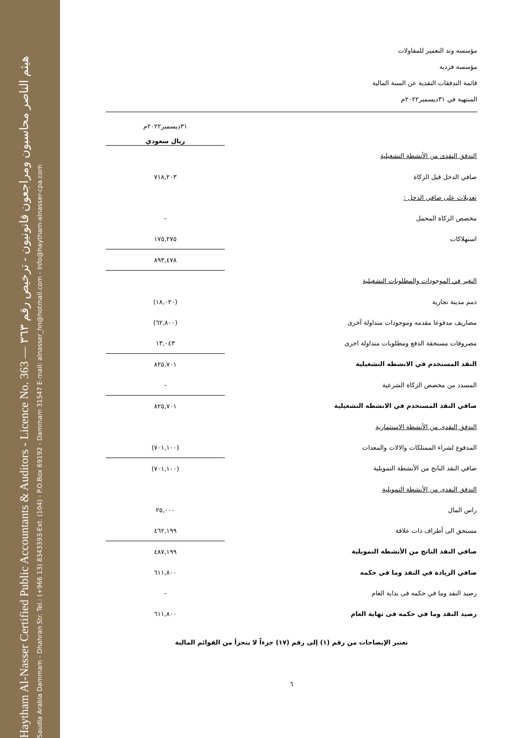Haytham Al-Nasser Certified Public Accountants & Auditors - Licence No. 363 — هيثم الناصر محاسبون ومراجعون قانونيون - ترخيص رقم ٣٦٣
Saudia Arabia Dammam - Dhahran Str. Tel.: (+966 13) 8343393-Ext. (104) - P.O.Box 69192 - Dammam 31547 E-mail: alnasser_hn@hotmail.com - Info@haytham-alnasser-cpa.com
مؤسسه وتد التعمير للمقاولات
مؤسسه فرديه
قائمة التدفقات النقدية عن السنة المالية
المنتهية في ٣١ديسمبر٢٠٢٢م
| | ٣١ديسمبر٢٠٢٢م ريال سعودي |
| التدفق النقدى من الأنشطة التشغيلية | |
| صافي الدخل قبل الزكاة | ٧١٨,٢٠٣ |
| تعديلات على صافي الدخل : | |
| مخصص الزكاة المحمل | - |
| استهلاكات | ١٧٥,٢٧٥ |
| | ٨٩٣,٤٧٨ |
| التغير في الموجودات والمطلوبات التشغيلية | |
| ذمم مدينة تجارية | (١٨,٠٢٠) |
| مصاريف مدفوعا مقدمه وموجودات متداولة آخرى | (٦٢,٨٠٠) |
| مصروفات مستحقة الدفع ومطلوبات متداولة اخرى | ١٣,٠٤٣ |
| النقد المستخدم في الانشطه التشغيلية | ٨٢٥,٧٠١ |
| المسدد من مخصص الزكاة الشرعية | - |
| صافي النقد المستخدم في الانشطه التشغيلية | ٨٢٥,٧٠١ |
| التدفق النقدى من الأنشطة الاستثمارية | |
| المدفوع لشراء الممتلكات والالات والمعدات | (٧٠١,١٠٠) |
| صافي النقد الناتج من الأنشطة التمويلية | (٧٠١,١٠٠) |
| التدفق النقدى من الأنشطة التمويلية | |
| راس المال | ٢٥,٠٠٠ |
| مستحق الى أطراف ذات علاقة | ٤٦٢,١٩٩ |
| صافي النقد الناتج من الأنشطة التمويلية | ٤٨٧,١٩٩ |
| صافي الزيادة في النقد وما في حكمه | ٦١١,٨٠٠ |
| رصيد النقد وما في حكمه فى بداية العام | - |
| رصيد النقد وما في حكمه فى نهاية العام | ٦١١,٨٠٠ |
تعتبر الإيضاحات من رقم (١) إلى رقم (١٧) جزءاً لا يتجزأ من القوائم المالية
٦